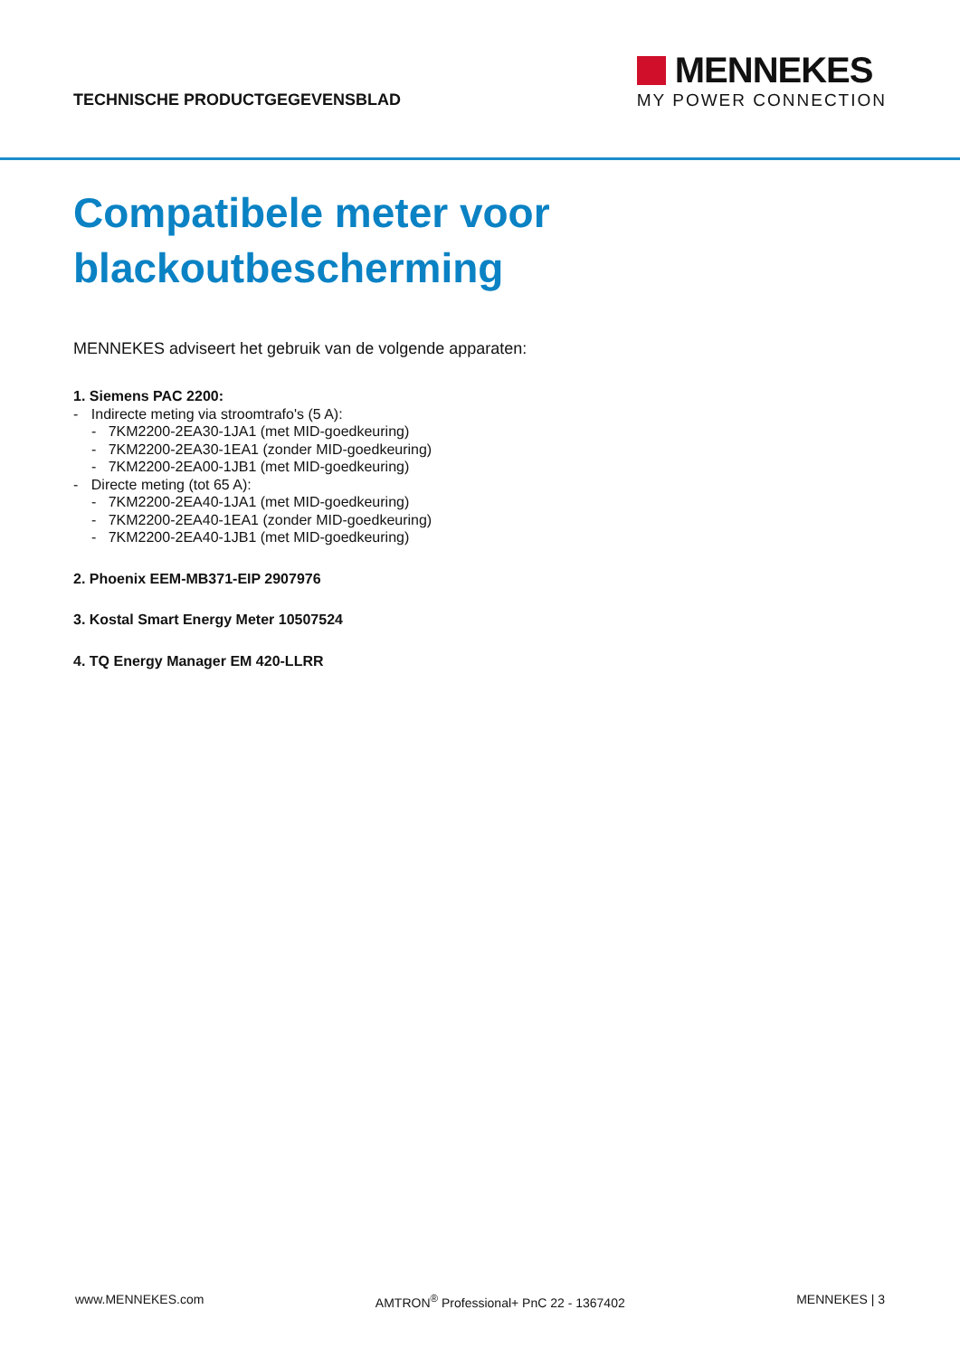TECHNISCHE PRODUCTGEGEVENSBLAD
MENNEKES
MY POWER CONNECTION
Compatibele meter voor
blackoutbescherming
MENNEKES adviseert het gebruik van de volgende apparaten:
1. Siemens PAC 2200:
- Indirecte meting via stroomtrafo's (5 A):
- 7KM2200-2EA30-1JA1 (met MID-goedkeuring)
- 7KM2200-2EA30-1EA1 (zonder MID-goedkeuring)
- 7KM2200-2EA00-1JB1 (met MID-goedkeuring)
- Directe meting (tot 65 A):
- 7KM2200-2EA40-1JA1 (met MID-goedkeuring)
- 7KM2200-2EA40-1EA1 (zonder MID-goedkeuring)
- 7KM2200-2EA40-1JB1 (met MID-goedkeuring)
2. Phoenix EEM-MB371-EIP 2907976
3. Kostal Smart Energy Meter 10507524
4. TQ Energy Manager EM 420-LLRR
www.MENNEKES.com AMTRON<sup>®</sup> Professional+ PnC 22 - 1367402 MENNEKES | 3